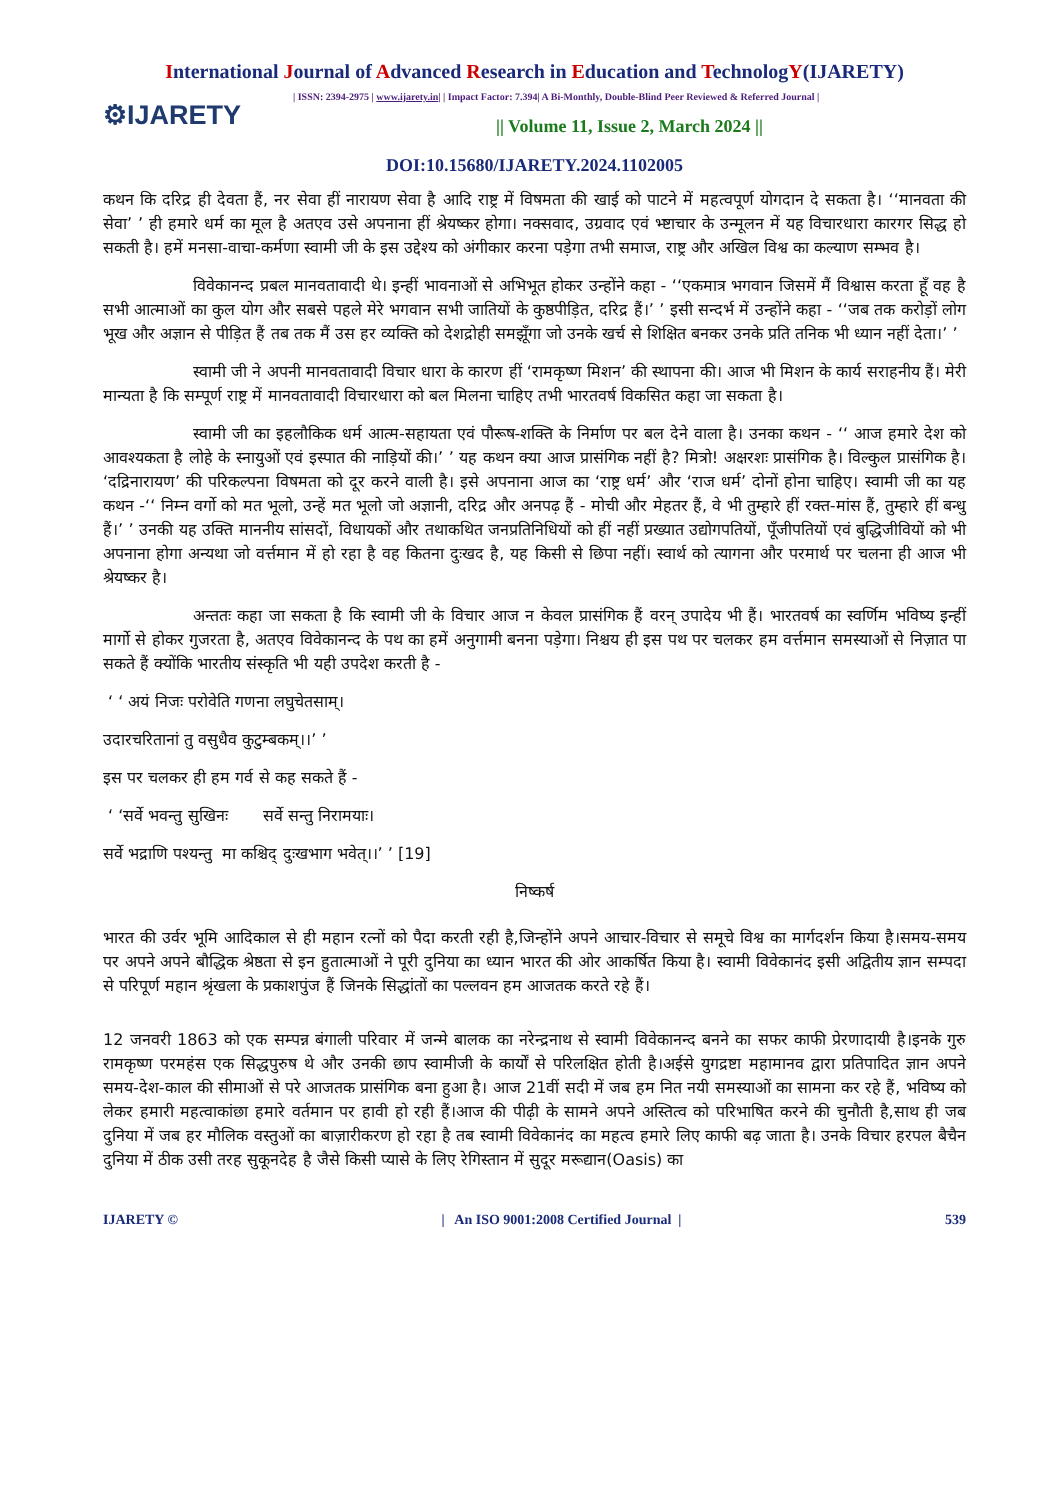International Journal of Advanced Research in Education and TechnologY(IJARETY)
⚙IJARETY
| ISSN: 2394-2975 | www.ijarety.in| | Impact Factor: 7.394| A Bi-Monthly, Double-Blind Peer Reviewed & Referred Journal |
|| Volume 11, Issue 2, March 2024 ||
DOI:10.15680/IJARETY.2024.1102005
कथन कि दरिद्र ही देवता हैं, नर सेवा हीं नारायण सेवा है आदि राष्ट्र में विषमता की खाई को पाटने में महत्वपूर्ण योगदान दे सकता है। ‘‘मानवता की सेवा’ ’ ही हमारे धर्म का मूल है अतएव उसे अपनाना हीं श्रेयष्कर होगा। नक्सवाद, उग्रवाद एवं भ्ष्टाचार के उन्मूलन में यह विचारधारा कारगर सिद्ध हो सकती है। हमें मनसा-वाचा-कर्मणा स्वामी जी के इस उद्देश्य को अंगीकार करना पड़ेगा तभी समाज, राष्ट्र और अखिल विश्व का कल्याण सम्भव है।
विवेकानन्द प्रबल मानवतावादी थे। इन्हीं भावनाओं से अभिभूत होकर उन्होंने कहा - ‘‘एकमात्र भगवान जिसमें मैं विश्वास करता हूँ वह है सभी आत्माओं का कुल योग और सबसे पहले मेरे भगवान सभी जातियों के कुष्ठपीड़ित, दरिद्र हैं।’ ’ इसी सन्दर्भ में उन्होंने कहा - ‘‘जब तक करोड़ों लोग भूख और अज्ञान से पीड़ित हैं तब तक मैं उस हर व्यक्ति को देशद्रोही समझूँगा जो उनके खर्च से शिक्षित बनकर उनके प्रति तनिक भी ध्यान नहीं देता।’ ’
स्वामी जी ने अपनी मानवतावादी विचार धारा के कारण हीं ‘रामकृष्ण मिशन’ की स्थापना की। आज भी मिशन के कार्य सराहनीय हैं। मेरी मान्यता है कि सम्पूर्ण राष्ट्र में मानवतावादी विचारधारा को बल मिलना चाहिए तभी भारतवर्ष विकसित कहा जा सकता है।
स्वामी जी का इहलौकिक धर्म आत्म-सहायता एवं पौरूष-शक्ति के निर्माण पर बल देने वाला है। उनका कथन - ‘‘ आज हमारे देश को आवश्यकता है लोहे के स्नायुओं एवं इस्पात की नाड़ियों की।’ ’ यह कथन क्या आज प्रासंगिक नहीं है? मित्रो! अक्षरशः प्रासंगिक है। विल्कुल प्रासंगिक है। ‘दद्रिनारायण’ की परिकल्पना विषमता को दूर करने वाली है। इसे अपनाना आज का ‘राष्ट्र धर्म’ और ‘राज धर्म’ दोनों होना चाहिए। स्वामी जी का यह कथन -‘‘ निम्न वर्गो को मत भूलो, उन्हें मत भूलो जो अज्ञानी, दरिद्र और अनपढ़ हैं - मोची और मेहतर हैं, वे भी तुम्हारे हीं रक्त-मांस हैं, तुम्हारे हीं बन्धु हैं।’ ’ उनकी यह उक्ति माननीय सांसदों, विधायकों और तथाकथित जनप्रतिनिधियों को हीं नहीं प्रख्यात उद्योगपतियों, पूँजीपतियों एवं बुद्धिजीवियों को भी अपनाना होगा अन्यथा जो वर्त्तमान में हो रहा है वह कितना दुःखद है, यह किसी से छिपा नहीं। स्वार्थ को त्यागना और परमार्थ पर चलना ही आज भी श्रेयष्कर है।
अन्ततः कहा जा सकता है कि स्वामी जी के विचार आज न केवल प्रासंगिक हैं वरन् उपादेय भी हैं। भारतवर्ष का स्वर्णिम भविष्य इन्हीं मार्गो से होकर गुजरता है, अतएव विवेकानन्द के पथ का हमें अनुगामी बनना पड़ेगा। निश्चय ही इस पथ पर चलकर हम वर्त्तमान समस्याओं से निज़ात पा सकते हैं क्योंकि भारतीय संस्कृति भी यही उपदेश करती है -
‘ ‘ अयं निजः परोवेति गणना लघुचेतसाम्।
उदारचरितानां तु वसुधैव कुटुम्बकम्।।’ ’
इस पर चलकर ही हम गर्व से कह सकते हैं -
‘ ‘सर्वे भवन्तु सुखिनः सर्वे सन्तु निरामयाः।
सर्वे भद्राणि पश्यन्तु मा कश्चिद् दुःखभाग भवेत्।।’ ’ [19]
निष्कर्ष
भारत की उर्वर भूमि आदिकाल से ही महान रत्नों को पैदा करती रही है,जिन्होंने अपने आचार-विचार से समूचे विश्व का मार्गदर्शन किया है।समय-समय पर अपने अपने बौद्धिक श्रेष्ठता से इन हुतात्माओं ने पूरी दुनिया का ध्यान भारत की ओर आकर्षित किया है। स्वामी विवेकानंद इसी अद्वितीय ज्ञान सम्पदा से परिपूर्ण महान श्रृंखला के प्रकाशपुंज हैं जिनके सिद्धांतों का पल्लवन हम आजतक करते रहे हैं।
12 जनवरी 1863 को एक सम्पन्न बंगाली परिवार में जन्मे बालक का नरेन्द्रनाथ से स्वामी विवेकानन्द बनने का सफर काफी प्रेरणादायी है।इनके गुरु रामकृष्ण परमहंस एक सिद्धपुरुष थे और उनकी छाप स्वामीजी के कार्यों से परिलक्षित होती है।अईसे युगद्रष्टा महामानव द्वारा प्रतिपादित ज्ञान अपने समय-देश-काल की सीमाओं से परे आजतक प्रासंगिक बना हुआ है। आज 21वीं सदी में जब हम नित नयी समस्याओं का सामना कर रहे हैं, भविष्य को लेकर हमारी महत्वाकांछा हमारे वर्तमान पर हावी हो रही हैं।आज की पीढ़ी के सामने अपने अस्तित्व को परिभाषित करने की चुनौती है,साथ ही जब दुनिया में जब हर मौलिक वस्तुओं का बाज़ारीकरण हो रहा है तब स्वामी विवेकानंद का महत्व हमारे लिए काफी बढ़ जाता है। उनके विचार हरपल बैचैन दुनिया में ठीक उसी तरह सुकूनदेह है जैसे किसी प्यासे के लिए रेगिस्तान में सुदूर मरूद्यान(Oasis) का
IJARETY © | An ISO 9001:2008 Certified Journal | 539